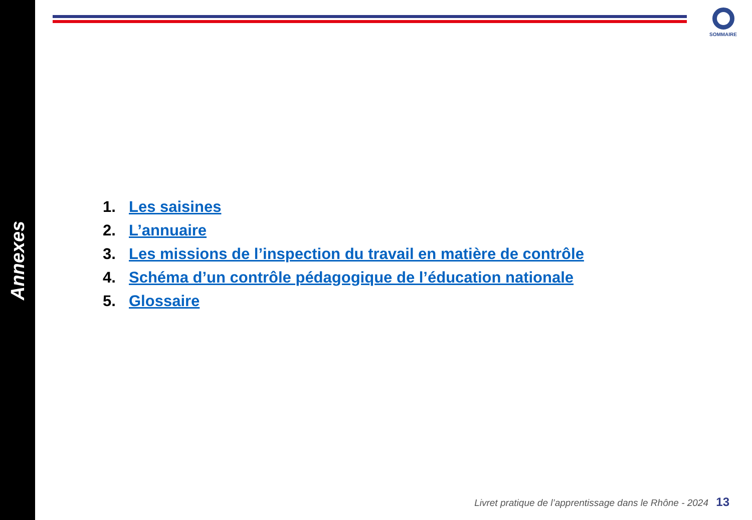Annexes
SOMMAIRE
1. Les saisines
2. L’annuaire
3. Les missions de l’inspection du travail en matière de contrôle
4. Schéma d’un contrôle pédagogique de l’éducation nationale
5. Glossaire
Livret pratique de l’apprentissage dans le Rhône - 2024 13